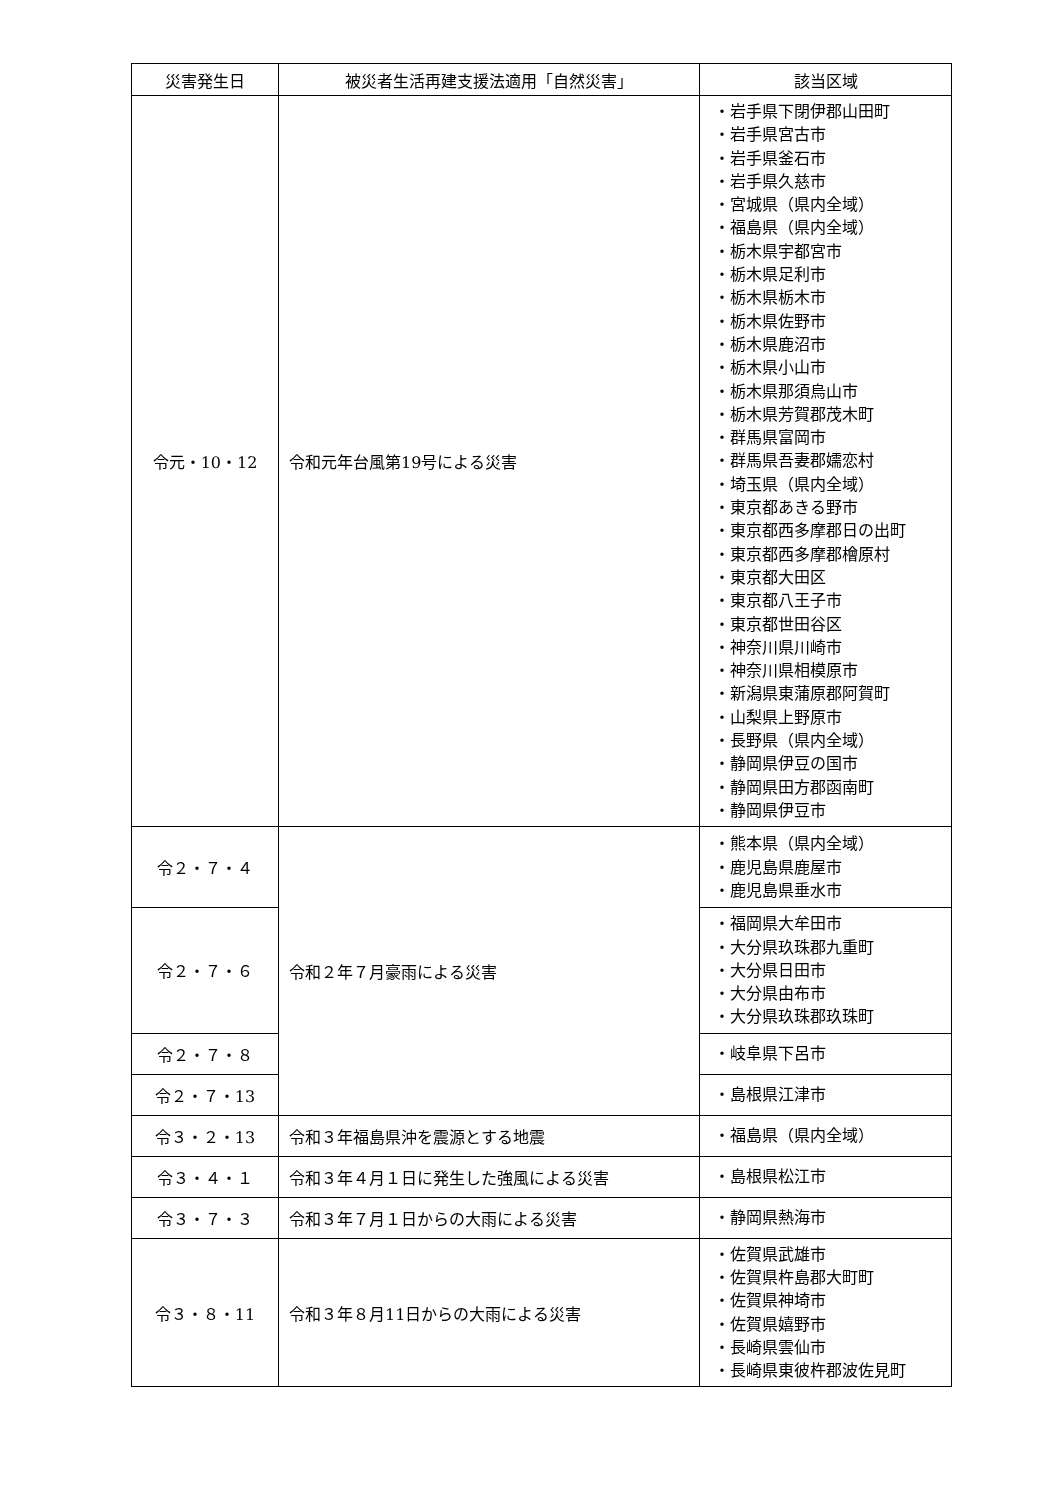| 災害発生日 | 被災者生活再建支援法適用「自然災害」 | 該当区域 |
| --- | --- | --- |
| 令元・10・12 | 令和元年台風第19号による災害 | ・岩手県下閉伊郡山田町 ・岩手県宮古市 ・岩手県釜石市 ・岩手県久慈市 ・宮城県（県内全域） ・福島県（県内全域） ・栃木県宇都宮市 ・栃木県足利市 ・栃木県栃木市 ・栃木県佐野市 ・栃木県鹿沼市 ・栃木県小山市 ・栃木県那須烏山市 ・栃木県芳賀郡茂木町 ・群馬県富岡市 ・群馬県吾妻郡嬬恋村 ・埼玉県（県内全域） ・東京都あきる野市 ・東京都西多摩郡日の出町 ・東京都西多摩郡檜原村 ・東京都大田区 ・東京都八王子市 ・東京都世田谷区 ・神奈川県川崎市 ・神奈川県相模原市 ・新潟県東蒲原郡阿賀町 ・山梨県上野原市 ・長野県（県内全域） ・静岡県伊豆の国市 ・静岡県田方郡函南町 ・静岡県伊豆市 |
| 令２・７・４ | 令和２年７月豪雨による災害 | ・熊本県（県内全域） ・鹿児島県鹿屋市 ・鹿児島県垂水市 |
| 令２・７・６ | | ・福岡県大牟田市 ・大分県玖珠郡九重町 ・大分県日田市 ・大分県由布市 ・大分県玖珠郡玖珠町 |
| 令２・７・８ | | ・岐阜県下呂市 |
| 令２・７・13 | | ・島根県江津市 |
| 令３・２・13 | 令和３年福島県沖を震源とする地震 | ・福島県（県内全域） |
| 令３・４・１ | 令和３年４月１日に発生した強風による災害 | ・島根県松江市 |
| 令３・７・３ | 令和３年７月１日からの大雨による災害 | ・静岡県熱海市 |
| 令３・８・11 | 令和３年８月11日からの大雨による災害 | ・佐賀県武雄市 ・佐賀県杵島郡大町町 ・佐賀県神埼市 ・佐賀県嬉野市 ・長崎県雲仙市 ・長崎県東彼杵郡波佐見町 |